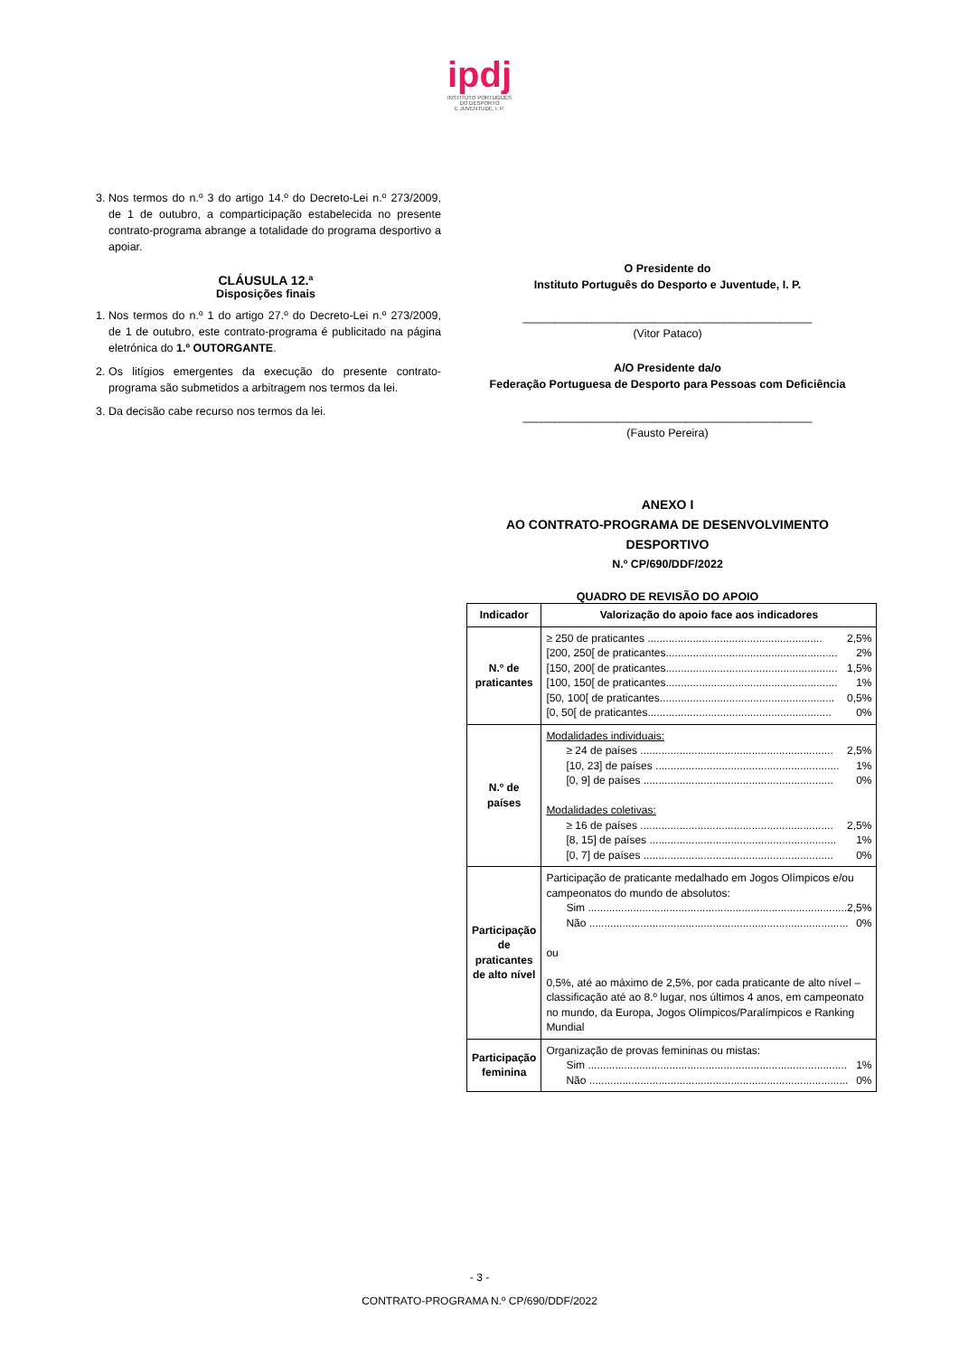ipdj
INSTITUTO PORTUGUÊS
DO DESPORTO
E JUVENTUDE, I. P.
3. Nos termos do n.º 3 do artigo 14.º do Decreto-Lei n.º 273/2009, de 1 de outubro, a comparticipação estabelecida no presente contrato-programa abrange a totalidade do programa desportivo a apoiar.
CLÁUSULA 12.ª
Disposições finais
1. Nos termos do n.º 1 do artigo 27.º do Decreto-Lei n.º 273/2009, de 1 de outubro, este contrato-programa é publicitado na página eletrónica do 1.º OUTORGANTE.
2. Os litígios emergentes da execução do presente contrato-programa são submetidos a arbitragem nos termos da lei.
3. Da decisão cabe recurso nos termos da lei.
O Presidente do
Instituto Português do Desporto e Juventude, I. P.
______________________________________________
(Vitor Pataco)
A/O Presidente da/o
Federação Portuguesa de Desporto para Pessoas com Deficiência
______________________________________________
(Fausto Pereira)
ANEXO I
AO CONTRATO-PROGRAMA DE DESENVOLVIMENTO DESPORTIVO
N.º CP/690/DDF/2022
QUADRO DE REVISÃO DO APOIO
| Indicador | Valorização do apoio face aos indicadores |
| --- | --- |
| N.º de praticantes | ≥ 250 de praticantes .......................................................... 2,5% [200, 250[ de praticantes......................................................... 2% [150, 200[ de praticantes......................................................... 1,5% [100, 150[ de praticantes......................................................... 1% [50, 100[ de praticantes.......................................................... 0,5% [0, 50[ de praticantes............................................................. 0% |
| N.º de países | Modalidades individuais: ≥ 24 de países ................................................................ 2,5% [10, 23] de países ............................................................. 1% [0, 9] de países ............................................................... 0% Modalidades coletivas: ≥ 16 de países ................................................................ 2,5% [8, 15] de países .............................................................. 1% [0, 7] de países ............................................................... 0% |
| Participação de praticantes de alto nível | Participação de praticante medalhado em Jogos Olímpicos e/ou campeonatos do mundo de absolutos: Sim ...................................................................................... 2,5% Não ...................................................................................... 0% ou 0,5%, até ao máximo de 2,5%, por cada praticante de alto nível – classificação até ao 8.º lugar, nos últimos 4 anos, em campeonato no mundo, da Europa, Jogos Olímpicos/Paralímpicos e Ranking Mundial |
| Participação feminina | Organização de provas femininas ou mistas: Sim ...................................................................................... 1% Não ...................................................................................... 0% |
- 3 -
CONTRATO-PROGRAMA N.º CP/690/DDF/2022